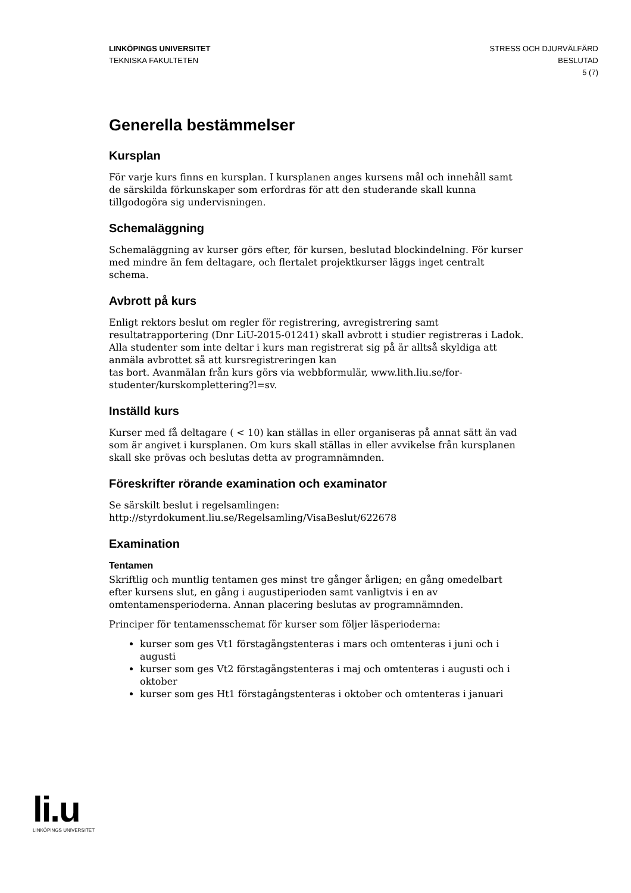LINKÖPINGS UNIVERSITET
TEKNISKA FAKULTETEN
STRESS OCH DJURVÄLFÄRD
BESLUTAD
5 (7)
Generella bestämmelser
Kursplan
För varje kurs finns en kursplan. I kursplanen anges kursens mål och innehåll samt de särskilda förkunskaper som erfordras för att den studerande skall kunna tillgodogöra sig undervisningen.
Schemaläggning
Schemaläggning av kurser görs efter, för kursen, beslutad blockindelning. För kurser med mindre än fem deltagare, och flertalet projektkurser läggs inget centralt schema.
Avbrott på kurs
Enligt rektors beslut om regler för registrering, avregistrering samt resultatrapportering (Dnr LiU-2015-01241) skall avbrott i studier registreras i Ladok. Alla studenter som inte deltar i kurs man registrerat sig på är alltså skyldiga att anmäla avbrottet så att kursregistreringen kan
tas bort. Avanmälan från kurs görs via webbformulär, www.lith.liu.se/for-studenter/kurskomplettering?l=sv.
Inställd kurs
Kurser med få deltagare ( < 10) kan ställas in eller organiseras på annat sätt än vad som är angivet i kursplanen. Om kurs skall ställas in eller avvikelse från kursplanen skall ske prövas och beslutas detta av programnämnden.
Föreskrifter rörande examination och examinator
Se särskilt beslut i regelsamlingen:
http://styrdokument.liu.se/Regelsamling/VisaBeslut/622678
Examination
Tentamen
Skriftlig och muntlig tentamen ges minst tre gånger årligen; en gång omedelbart efter kursens slut, en gång i augustiperioden samt vanligtvis i en av omtentamensperioderna. Annan placering beslutas av programnämnden.
Principer för tentamensschemat för kurser som följer läsperioderna:
kurser som ges Vt1 förstagångstenteras i mars och omtenteras i juni och i augusti
kurser som ges Vt2 förstagångstenteras i maj och omtenteras i augusti och i oktober
kurser som ges Ht1 förstagångstenteras i oktober och omtenteras i januari
li.u
LINKÖPINGS UNIVERSITET